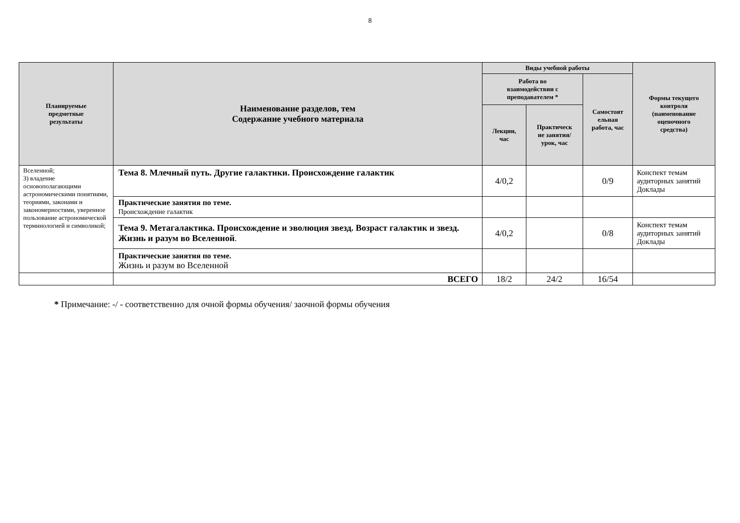8
| Планируемые предметные результаты | Наименование разделов, тем Содержание учебного материала | Виды учебной работы | | | Формы текущего контроля (наименование оценочного средства) |
| --- | --- | --- | --- | --- | --- |
| | | Работа во взаимодействии с преподавателем * | | Самостоят ельная работа, час | |
| | | Лекции, час | Практическ ие занятия/ урок, час | | |
| Вселенной; 3) владение основополагающими астрономическими понятиями, теориями, законами и закономерностями, уверенное пользование астрономической терминологией и символикой; | Тема 8. Млечный путь. Другие галактики. Происхождение галактик | 4/0,2 | | 0/9 | Конспект темам аудиторных занятий Доклады |
| | Практические занятия по теме. Происхождение галактик | | | | |
| | Тема 9. Метагалактика. Происхождение и эволюция звезд. Возраст галактик и звезд. Жизнь и разум во Вселенной . | 4/0,2 | | 0/8 | Конспект темам аудиторных занятий Доклады |
| | Практические занятия по теме. Жизнь и разум во Вселенной | | | | |
| | ВСЕГО | 18/2 | 24/2 | 16/54 | |
* Примечание: -/ - соответственно для очной формы обучения/ заочной формы обучения